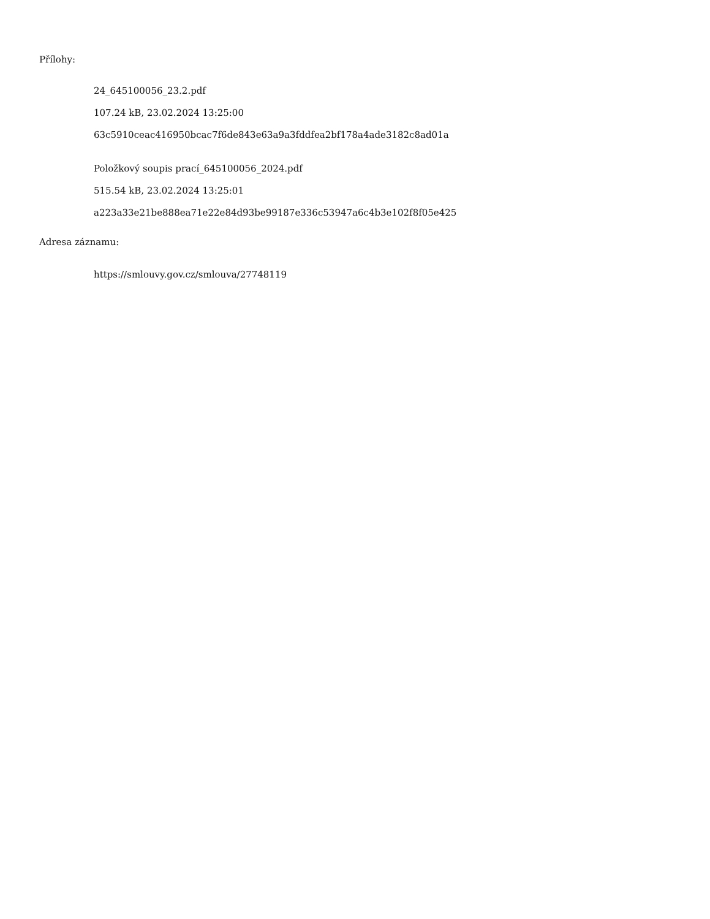Přílohy:
24_645100056_23.2.pdf
107.24 kB, 23.02.2024 13:25:00
63c5910ceac416950bcac7f6de843e63a9a3fddfea2bf178a4ade3182c8ad01a
Položkový soupis prací_645100056_2024.pdf
515.54 kB, 23.02.2024 13:25:01
a223a33e21be888ea71e22e84d93be99187e336c53947a6c4b3e102f8f05e425
Adresa záznamu:
https://smlouvy.gov.cz/smlouva/27748119